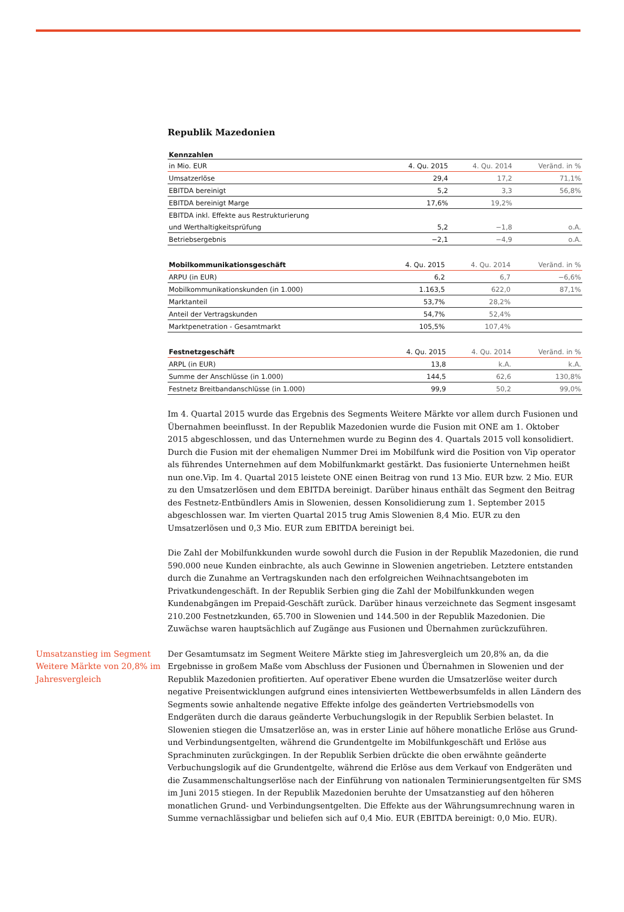Republik Mazedonien
| Kennzahlen | | | |
| --- | --- | --- | --- |
| in Mio. EUR | 4. Qu. 2015 | 4. Qu. 2014 | Veränd. in % |
| Umsatzerlöse | 29,4 | 17,2 | 71,1% |
| EBITDA bereinigt | 5,2 | 3,3 | 56,8% |
| EBITDA bereinigt Marge | 17,6% | 19,2% | |
| EBITDA inkl. Effekte aus Restrukturierung | | | |
| und Werthaltigkeitsprüfung | 5,2 | −1,8 | o.A. |
| Betriebsergebnis | −2,1 | −4,9 | o.A. |
| Mobilkommunikationsgeschäft | 4. Qu. 2015 | 4. Qu. 2014 | Veränd. in % |
| ARPU (in EUR) | 6,2 | 6,7 | −6,6% |
| Mobilkommunikationskunden (in 1.000) | 1.163,5 | 622,0 | 87,1% |
| Marktanteil | 53,7% | 28,2% | |
| Anteil der Vertragskunden | 54,7% | 52,4% | |
| Marktpenetration - Gesamtmarkt | 105,5% | 107,4% | |
| Festnetzgeschäft | 4. Qu. 2015 | 4. Qu. 2014 | Veränd. in % |
| ARPL (in EUR) | 13,8 | k.A. | k.A. |
| Summe der Anschlüsse (in 1.000) | 144,5 | 62,6 | 130,8% |
| Festnetz Breitbandanschlüsse (in 1.000) | 99,9 | 50,2 | 99,0% |
Im 4. Quartal 2015 wurde das Ergebnis des Segments Weitere Märkte vor allem durch Fusionen und Übernahmen beeinflusst. In der Republik Mazedonien wurde die Fusion mit ONE am 1. Oktober 2015 abgeschlossen, und das Unternehmen wurde zu Beginn des 4. Quartals 2015 voll konsolidiert. Durch die Fusion mit der ehemaligen Nummer Drei im Mobilfunk wird die Position von Vip operator als führendes Unternehmen auf dem Mobilfunkmarkt gestärkt. Das fusionierte Unternehmen heißt nun one.Vip. Im 4. Quartal 2015 leistete ONE einen Beitrag von rund 13 Mio. EUR bzw. 2 Mio. EUR zu den Umsatzerlösen und dem EBITDA bereinigt. Darüber hinaus enthält das Segment den Beitrag des Festnetz-Entbündlers Amis in Slowenien, dessen Konsolidierung zum 1. September 2015 abgeschlossen war. Im vierten Quartal 2015 trug Amis Slowenien 8,4 Mio. EUR zu den Umsatzerlösen und 0,3 Mio. EUR zum EBITDA bereinigt bei.
Die Zahl der Mobilfunkkunden wurde sowohl durch die Fusion in der Republik Mazedonien, die rund 590.000 neue Kunden einbrachte, als auch Gewinne in Slowenien angetrieben. Letztere entstanden durch die Zunahme an Vertragskunden nach den erfolgreichen Weihnachtsangeboten im Privatkundengeschäft. In der Republik Serbien ging die Zahl der Mobilfunkkunden wegen Kundenabgängen im Prepaid-Geschäft zurück. Darüber hinaus verzeichnete das Segment insgesamt 210.200 Festnetzkunden, 65.700 in Slowenien und 144.500 in der Republik Mazedonien. Die Zuwächse waren hauptsächlich auf Zugänge aus Fusionen und Übernahmen zurückzuführen.
Umsatzanstieg im Segment Weitere Märkte von 20,8% im Jahresvergleich
Der Gesamtumsatz im Segment Weitere Märkte stieg im Jahresvergleich um 20,8% an, da die Ergebnisse in großem Maße vom Abschluss der Fusionen und Übernahmen in Slowenien und der Republik Mazedonien profitierten. Auf operativer Ebene wurden die Umsatzerlöse weiter durch negative Preisentwicklungen aufgrund eines intensivierten Wettbewerbsumfelds in allen Ländern des Segments sowie anhaltende negative Effekte infolge des geänderten Vertriebsmodells von Endgeräten durch die daraus geänderte Verbuchungslogik in der Republik Serbien belastet. In Slowenien stiegen die Umsatzerlöse an, was in erster Linie auf höhere monatliche Erlöse aus Grund- und Verbindungsentgelten, während die Grundentgelte im Mobilfunkgeschäft und Erlöse aus Sprachminuten zurückgingen. In der Republik Serbien drückte die oben erwähnte geänderte Verbuchungslogik auf die Grundentgelte, während die Erlöse aus dem Verkauf von Endgeräten und die Zusammenschaltungserlöse nach der Einführung von nationalen Terminierungsentgelten für SMS im Juni 2015 stiegen. In der Republik Mazedonien beruhte der Umsatzanstieg auf den höheren monatlichen Grund- und Verbindungsentgelten. Die Effekte aus der Währungsumrechnung waren in Summe vernachlässigbar und beliefen sich auf 0,4 Mio. EUR (EBITDA bereinigt: 0,0 Mio. EUR).